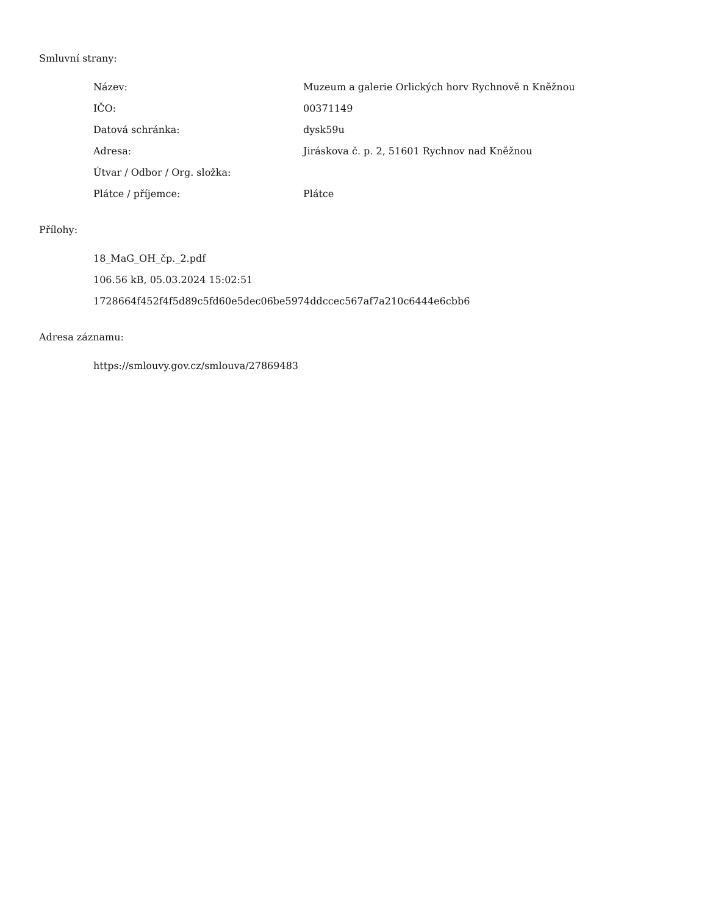Smluvní strany:
| Název: | Muzeum a galerie Orlických horv Rychnově n Kněžnou |
| IČO: | 00371149 |
| Datová schránka: | dysk59u |
| Adresa: | Jiráskova č. p. 2, 51601 Rychnov nad Kněžnou |
| Útvar / Odbor / Org. složka: | |
| Plátce / příjemce: | Plátce |
Přílohy:
18_MaG_OH_čp._2.pdf
106.56 kB, 05.03.2024 15:02:51
1728664f452f4f5d89c5fd60e5dec06be5974ddccec567af7a210c6444e6cbb6
Adresa záznamu:
https://smlouvy.gov.cz/smlouva/27869483